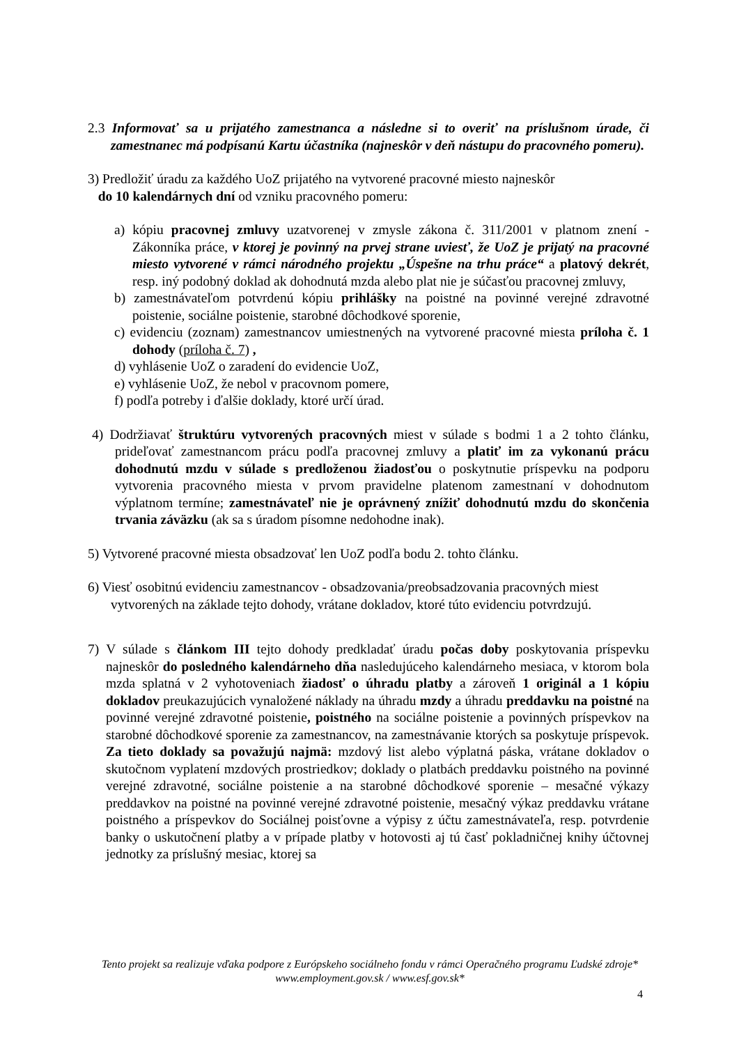2.3 Informovať sa u prijatého zamestnanca a následne si to overiť na príslušnom úrade, či zamestnanec má podpísanú Kartu účastníka (najneskôr v deň nástupu do pracovného pomeru).
3) Predložiť úradu za každého UoZ prijatého na vytvorené pracovné miesto najneskôr
do 10 kalendárnych dní od vzniku pracovného pomeru:
a) kópiu pracovnej zmluvy uzatvorenej v zmysle zákona č. 311/2001 v platnom znení - Zákonníka práce, v ktorej je povinný na prvej strane uviesť, že UoZ je prijatý na pracovné miesto vytvorené v rámci národného projektu „Úspešne na trhu práce“ a platový dekrét, resp. iný podobný doklad ak dohodnutá mzda alebo plat nie je súčasťou pracovnej zmluvy,
b) zamestnávateľom potvrdenú kópiu prihlášky na poistné na povinné verejné zdravotné poistenie, sociálne poistenie, starobné dôchodkové sporenie,
c) evidenciu (zoznam) zamestnancov umiestnených na vytvorené pracovné miesta príloha č. 1 dohody (príloha č. 7) ,
d) vyhlásenie UoZ o zaradení do evidencie UoZ,
e) vyhlásenie UoZ, že nebol v pracovnom pomere,
f) podľa potreby i ďalšie doklady, ktoré určí úrad.
4) Dodržiavať štruktúru vytvorených pracovných miest v súlade s bodmi 1 a 2 tohto článku, prideľovať zamestnancom prácu podľa pracovnej zmluvy a platiť im za vykonanú prácu dohodnutú mzdu v súlade s predloženou žiadosťou o poskytnutie príspevku na podporu vytvorenia pracovného miesta v prvom pravidelne platenom zamestnaní v dohodnutom výplatnom termíne; zamestnávateľ nie je oprávnený znížiť dohodnutú mzdu do skončenia trvania záväzku (ak sa s úradom písomne nedohodne inak).
5) Vytvorené pracovné miesta obsadzovať len UoZ podľa bodu 2. tohto článku.
6) Viesť osobitnú evidenciu zamestnancov - obsadzovania/preobsadzovania pracovných miest vytvorených na základe tejto dohody, vrátane dokladov, ktoré túto evidenciu potvrdzujú.
7) V súlade s článkom III tejto dohody predkladať úradu počas doby poskytovania príspevku najneskôr do posledného kalendárneho dňa nasledujúceho kalendárneho mesiaca, v ktorom bola mzda splatná v 2 vyhotoveniach žiadosť o úhradu platby a zároveň 1 originál a 1 kópiu dokladov preukazujúcich vynaložené náklady na úhradu mzdy a úhradu preddavku na poistné na povinné verejné zdravotné poistenie, poistného na sociálne poistenie a povinných príspevkov na starobné dôchodkové sporenie za zamestnancov, na zamestnávanie ktorých sa poskytuje príspevok. Za tieto doklady sa považujú najmä: mzdový list alebo výplatná páska, vrátane dokladov o skutočnom vyplatení mzdových prostriedkov; doklady o platbách preddavku poistného na povinné verejné zdravotné, sociálne poistenie a na starobné dôchodkové sporenie – mesačné výkazy preddavkov na poistné na povinné verejné zdravotné poistenie, mesačný výkaz preddavku vrátane poistného a príspevkov do Sociálnej poisťovne a výpisy z účtu zamestnávateľa, resp. potvrdenie banky o uskutočnení platby a v prípade platby v hotovosti aj tú časť pokladničnej knihy účtovnej jednotky za príslušný mesiac, ktorej sa
Tento projekt sa realizuje vďaka podpore z Európskeho sociálneho fondu v rámci Operačného programu Ľudské zdroje*
www.employment.gov.sk / www.esf.gov.sk*
4